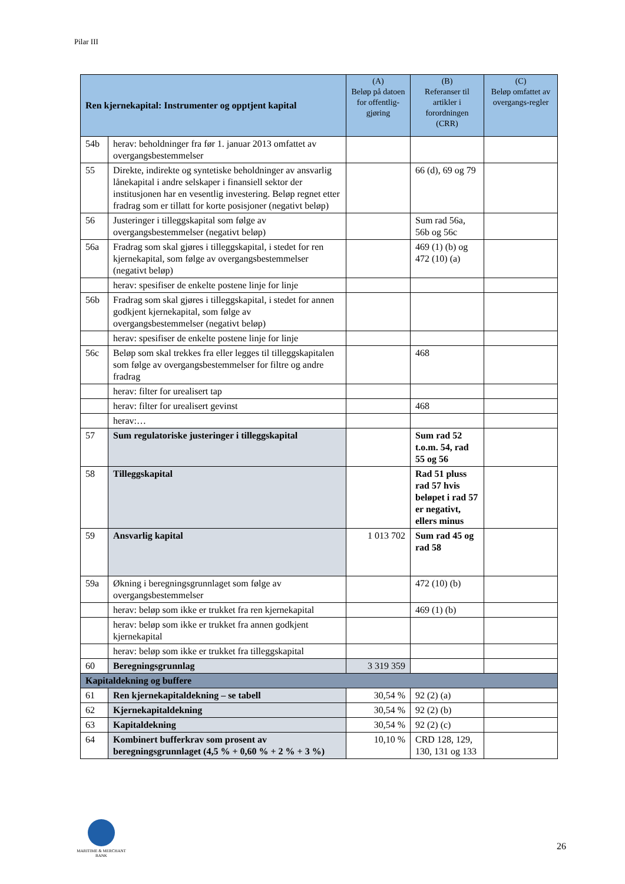Pilar III
| Ren kjernekapital: Instrumenter og opptjent kapital | | (A) Beløp på datoen for offentlig-gjøring | (B) Referanser til artikler i forordningen (CRR) | (C) Beløp omfattet av overgangs-regler |
| --- | --- | --- | --- | --- |
| 54b | herav: beholdninger fra før 1. januar 2013 omfattet av overgangsbestemmelser | | | |
| 55 | Direkte, indirekte og syntetiske beholdninger av ansvarlig lånekapital i andre selskaper i finansiell sektor der institusjonen har en vesentlig investering. Beløp regnet etter fradrag som er tillatt for korte posisjoner (negativt beløp) | | 66 (d), 69 og 79 | |
| 56 | Justeringer i tilleggskapital som følge av overgangsbestemmelser (negativt beløp) | | Sum rad 56a, 56b og 56c | |
| 56a | Fradrag som skal gjøres i tilleggskapital, i stedet for ren kjernekapital, som følge av overgangsbestemmelser (negativt beløp) | | 469 (1) (b) og 472 (10) (a) | |
| | herav: spesifiser de enkelte postene linje for linje | | | |
| 56b | Fradrag som skal gjøres i tilleggskapital, i stedet for annen godkjent kjernekapital, som følge av overgangsbestemmelser (negativt beløp) | | | |
| | herav: spesifiser de enkelte postene linje for linje | | | |
| 56c | Beløp som skal trekkes fra eller legges til tilleggskapitalen som følge av overgangsbestemmelser for filtre og andre fradrag | | 468 | |
| | herav: filter for urealisert tap | | | |
| | herav: filter for urealisert gevinst | | 468 | |
| | herav:… | | | |
| 57 | Sum regulatoriske justeringer i tilleggskapital | | Sum rad 52 t.o.m. 54, rad 55 og 56 | |
| 58 | Tilleggskapital | | Rad 51 pluss rad 57 hvis beløpet i rad 57 er negativt, ellers minus | |
| 59 | Ansvarlig kapital | 1 013 702 | Sum rad 45 og rad 58 | |
| 59a | Økning i beregningsgrunnlaget som følge av overgangsbestemmelser | | 472 (10) (b) | |
| | herav: beløp som ikke er trukket fra ren kjernekapital | | 469 (1) (b) | |
| | herav: beløp som ikke er trukket fra annen godkjent kjernekapital | | | |
| | herav: beløp som ikke er trukket fra tilleggskapital | | | |
| 60 | Beregningsgrunnlag | 3 319 359 | | |
| Kapitaldekning og buffere | | | | |
| 61 | Ren kjernekapitaldekning – se tabell | 30,54 % | 92 (2) (a) | |
| 62 | Kjernekapitaldekning | 30,54 % | 92 (2) (b) | |
| 63 | Kapitaldekning | 30,54 % | 92 (2) (c) | |
| 64 | Kombinert bufferkrav som prosent av beregningsgrunnlaget (4,5 % + 0,60 % + 2 % + 3 %) | 10,10 % | CRD 128, 129, 130, 131 og 133 | |
MARITIME & MERCHANT
BANK
26